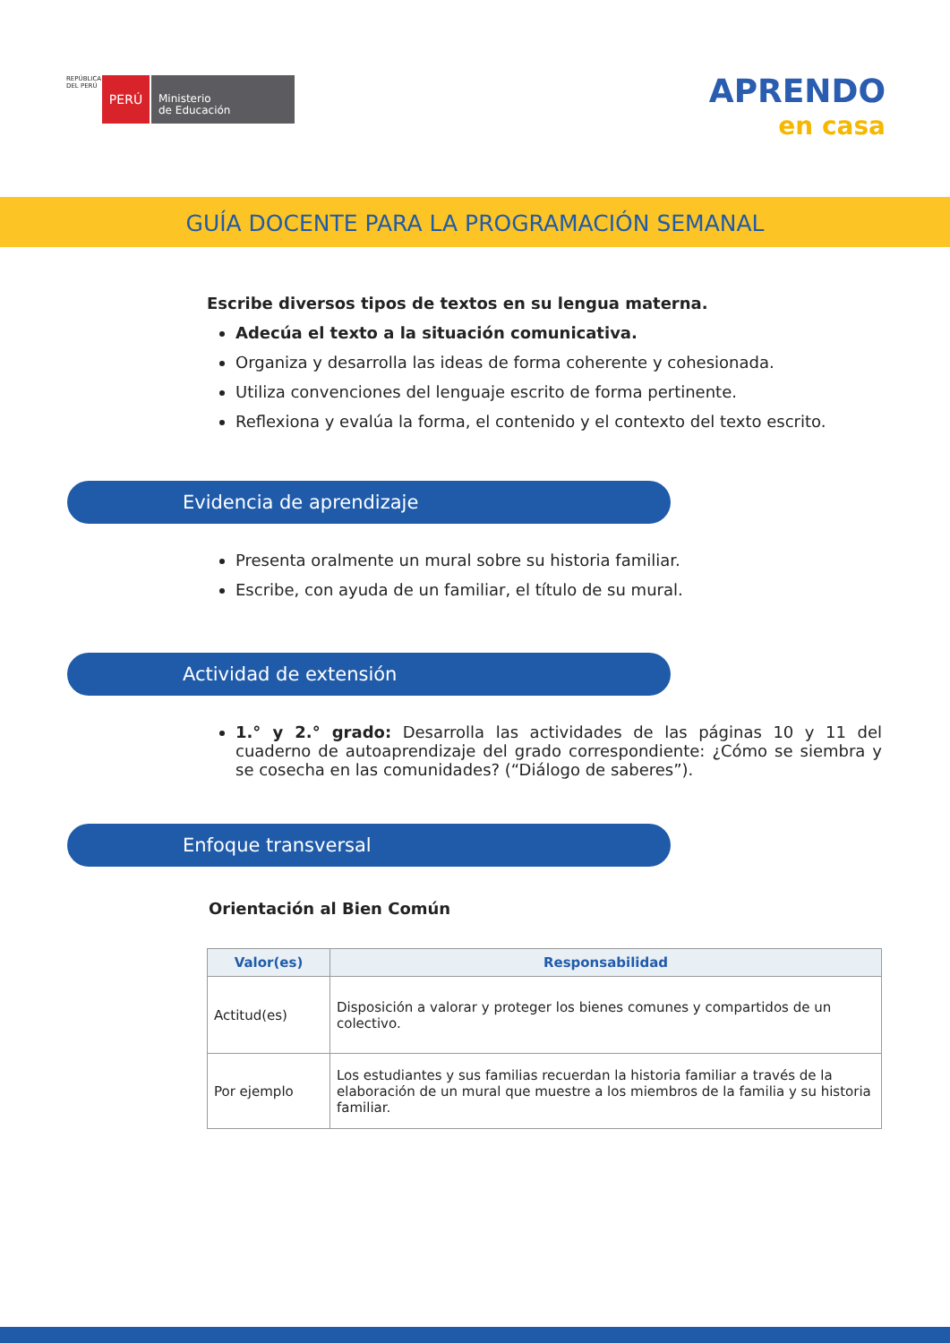REPÚBLICA DEL PERÚ
PERÚ
Ministerio
de Educación
APRENDO
en casa
GUÍA DOCENTE PARA LA PROGRAMACIÓN SEMANAL
Escribe diversos tipos de textos en su lengua materna.
Adecúa el texto a la situación comunicativa.
Organiza y desarrolla las ideas de forma coherente y cohesionada.
Utiliza convenciones del lenguaje escrito de forma pertinente.
Reflexiona y evalúa la forma, el contenido y el contexto del texto escrito.
Evidencia de aprendizaje
Presenta oralmente un mural sobre su historia familiar.
Escribe, con ayuda de un familiar, el título de su mural.
Actividad de extensión
1.° y 2.° grado: Desarrolla las actividades de las páginas 10 y 11 del cuaderno de autoaprendizaje del grado correspondiente: ¿Cómo se siembra y se cosecha en las comunidades? (“Diálogo de saberes”).
Enfoque transversal
Orientación al Bien Común
| Valor(es) | Responsabilidad |
| --- | --- |
| Actitud(es) | Disposición a valorar y proteger los bienes comunes y compartidos de un colectivo. |
| Por ejemplo | Los estudiantes y sus familias recuerdan la historia familiar a través de la elaboración de un mural que muestre a los miembros de la familia y su historia familiar. |